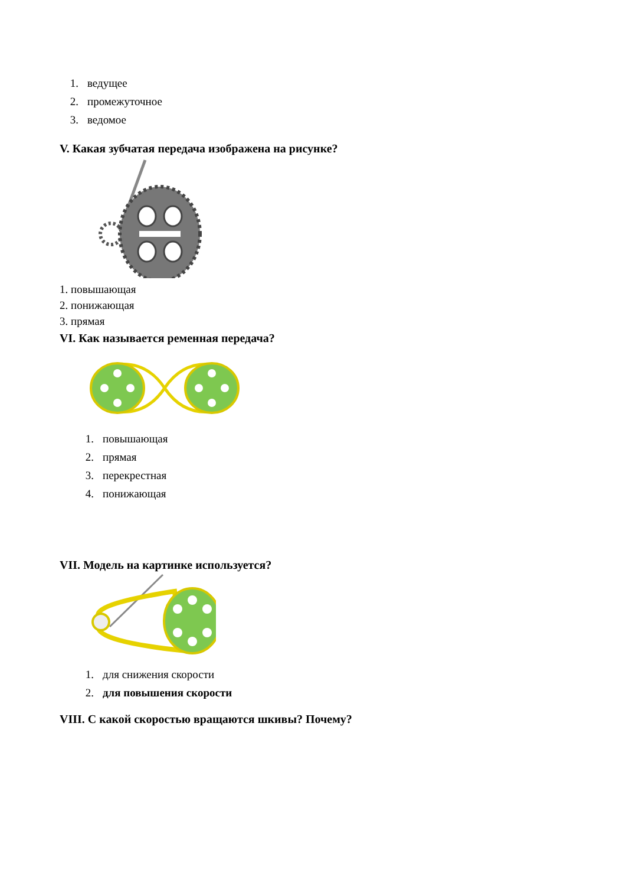1. ведущее
2. промежуточное
3. ведомое
V. Какая зубчатая передача изображена на рисунке?
1. повышающая
2. понижающая
3. прямая
VI. Как называется ременная передача?
1. повышающая
2. прямая
3. перекрестная
4. понижающая
VII. Модель на картинке используется?
1. для снижения скорости
2. для повышения скорости
VIII. С какой скоростью вращаются шкивы? Почему?